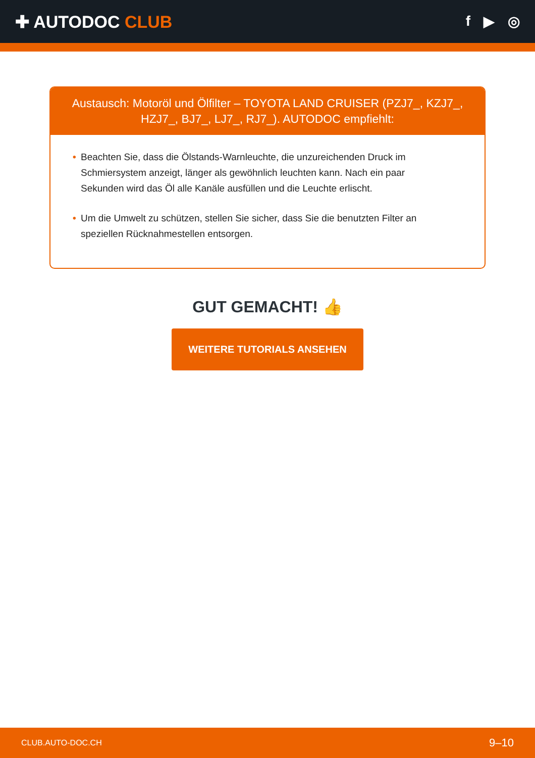✚ AUTODOC CLUB
f ▶ ◎
Austausch: Motoröl und Ölfilter – TOYOTA LAND CRUISER (PZJ7_, KZJ7_, HZJ7_, BJ7_, LJ7_, RJ7_). AUTODOC empfiehlt:
• Beachten Sie, dass die Ölstands-Warnleuchte, die unzureichenden Druck im Schmiersystem anzeigt, länger als gewöhnlich leuchten kann. Nach ein paar Sekunden wird das Öl alle Kanäle ausfüllen und die Leuchte erlischt.
• Um die Umwelt zu schützen, stellen Sie sicher, dass Sie die benutzten Filter an speziellen Rücknahmestellen entsorgen.
GUT GEMACHT! 👍
WEITERE TUTORIALS ANSEHEN
CLUB.AUTO-DOC.CH 9–10